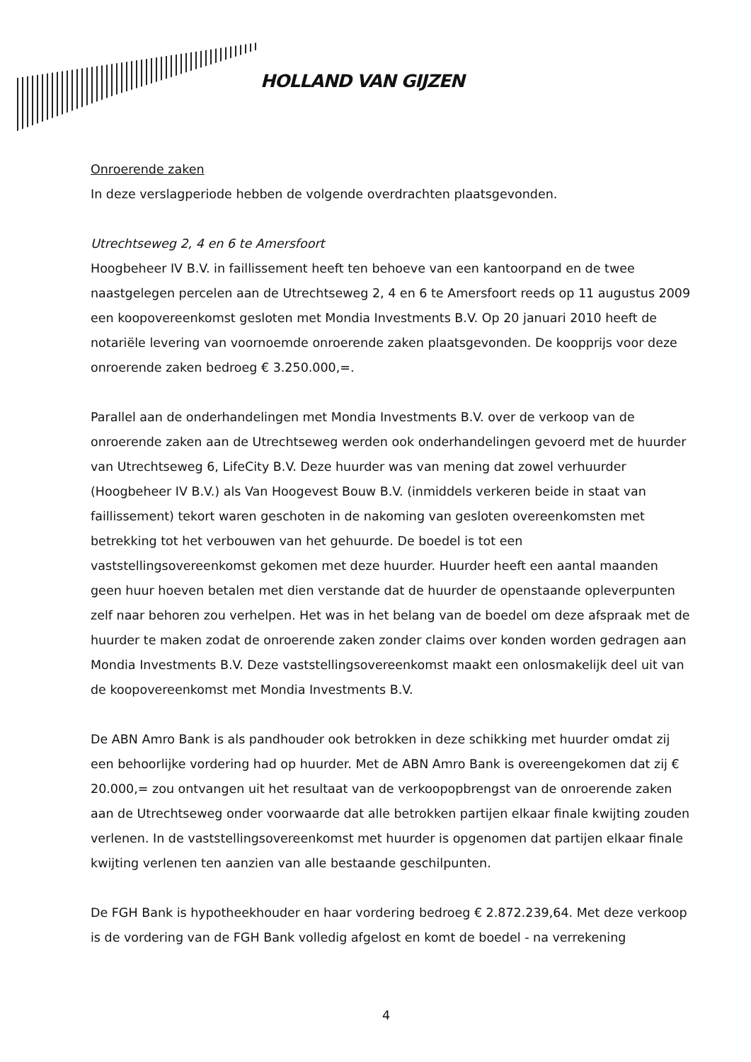HOLLAND VAN GIJZEN
Onroerende zaken
In deze verslagperiode hebben de volgende overdrachten plaatsgevonden.
Utrechtseweg 2, 4 en 6 te Amersfoort
Hoogbeheer IV B.V. in faillissement heeft ten behoeve van een kantoorpand en de twee naastgelegen percelen aan de Utrechtseweg 2, 4 en 6 te Amersfoort reeds op 11 augustus 2009 een koopovereenkomst gesloten met Mondia Investments B.V. Op 20 januari 2010 heeft de notariële levering van voornoemde onroerende zaken plaatsgevonden. De koopprijs voor deze onroerende zaken bedroeg € 3.250.000,=.
Parallel aan de onderhandelingen met Mondia Investments B.V. over de verkoop van de onroerende zaken aan de Utrechtseweg werden ook onderhandelingen gevoerd met de huurder van Utrechtseweg 6, LifeCity B.V. Deze huurder was van mening dat zowel verhuurder (Hoogbeheer IV B.V.) als Van Hoogevest Bouw B.V. (inmiddels verkeren beide in staat van faillissement) tekort waren geschoten in de nakoming van gesloten overeenkomsten met betrekking tot het verbouwen van het gehuurde. De boedel is tot een vaststellingsovereenkomst gekomen met deze huurder. Huurder heeft een aantal maanden geen huur hoeven betalen met dien verstande dat de huurder de openstaande opleverpunten zelf naar behoren zou verhelpen. Het was in het belang van de boedel om deze afspraak met de huurder te maken zodat de onroerende zaken zonder claims over konden worden gedragen aan Mondia Investments B.V. Deze vaststellingsovereenkomst maakt een onlosmakelijk deel uit van de koopovereenkomst met Mondia Investments B.V.
De ABN Amro Bank is als pandhouder ook betrokken in deze schikking met huurder omdat zij een behoorlijke vordering had op huurder. Met de ABN Amro Bank is overeengekomen dat zij € 20.000,= zou ontvangen uit het resultaat van de verkoopopbrengst van de onroerende zaken aan de Utrechtseweg onder voorwaarde dat alle betrokken partijen elkaar finale kwijting zouden verlenen. In de vaststellingsovereenkomst met huurder is opgenomen dat partijen elkaar finale kwijting verlenen ten aanzien van alle bestaande geschilpunten.
De FGH Bank is hypotheekhouder en haar vordering bedroeg € 2.872.239,64. Met deze verkoop is de vordering van de FGH Bank volledig afgelost en komt de boedel - na verrekening
4